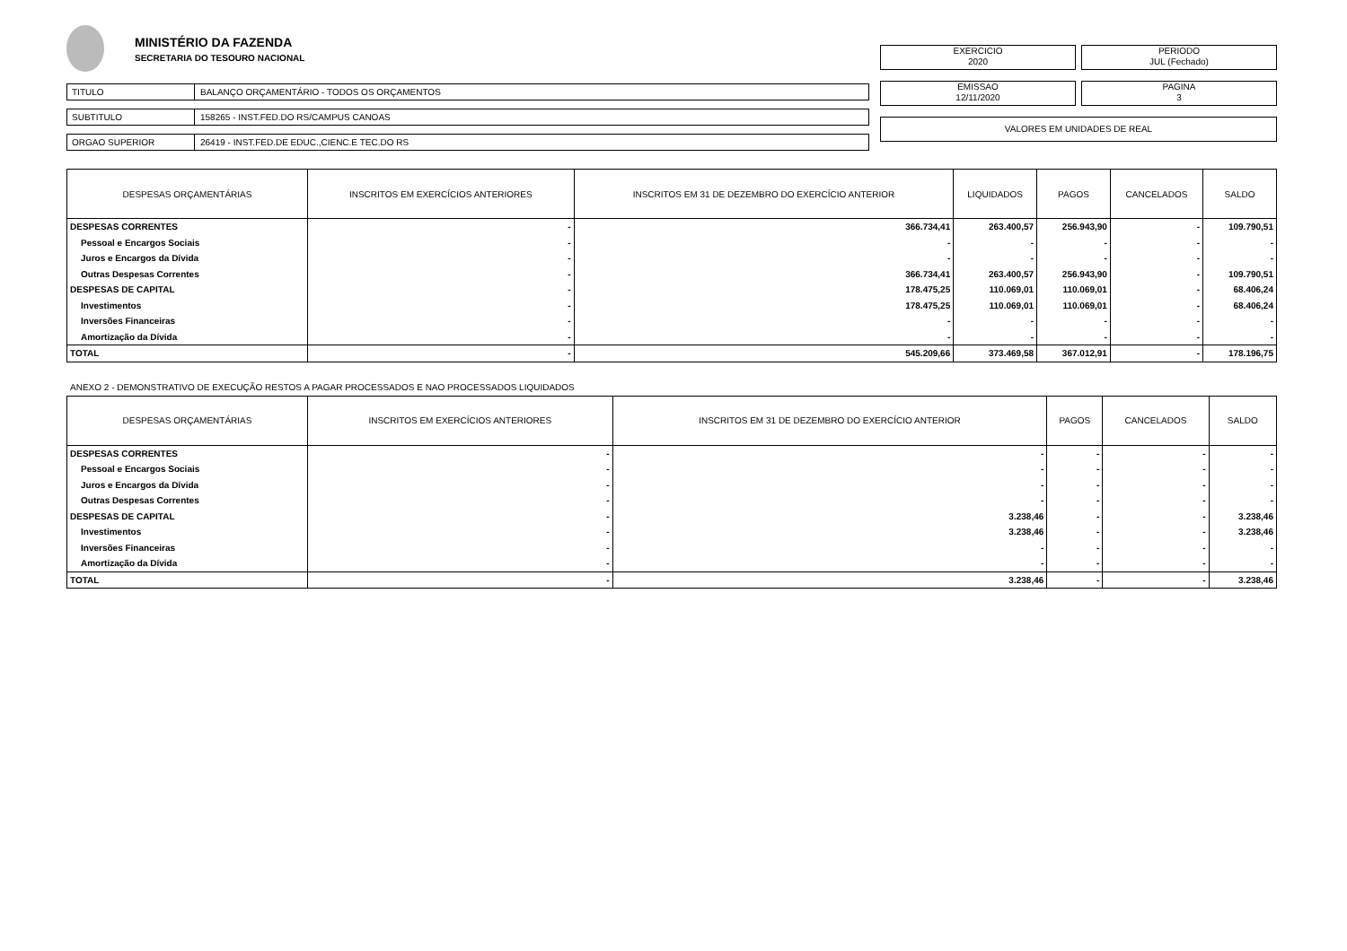MINISTÉRIO DA FAZENDA
SECRETARIA DO TESOURO NACIONAL
TITULO
BALANÇO ORÇAMENTÁRIO - TODOS OS ORÇAMENTOS
SUBTITULO
158265 - INST.FED.DO RS/CAMPUS CANOAS
ORGAO SUPERIOR
26419 - INST.FED.DE EDUC.,CIENC.E TEC.DO RS
EXERCICIO
2020
PERIODO
JUL (Fechado)
EMISSAO
12/11/2020
PAGINA
3
VALORES EM UNIDADES DE REAL
| DESPESAS ORÇAMENTÁRIAS | INSCRITOS EM EXERCÍCIOS ANTERIORES | INSCRITOS EM 31 DE DEZEMBRO DO EXERCÍCIO ANTERIOR | LIQUIDADOS | PAGOS | CANCELADOS | SALDO |
| --- | --- | --- | --- | --- | --- | --- |
| DESPESAS CORRENTES | - | 366.734,41 | 263.400,57 | 256.943,90 | - | 109.790,51 |
| Pessoal e Encargos Sociais | - | - | - | - | - | - |
| Juros e Encargos da Dívida | - | - | - | - | - | - |
| Outras Despesas Correntes | - | 366.734,41 | 263.400,57 | 256.943,90 | - | 109.790,51 |
| DESPESAS DE CAPITAL | - | 178.475,25 | 110.069,01 | 110.069,01 | - | 68.406,24 |
| Investimentos | - | 178.475,25 | 110.069,01 | 110.069,01 | - | 68.406,24 |
| Inversões Financeiras | - | - | - | - | - | - |
| Amortização da Dívida | - | - | - | - | - | - |
| TOTAL | - | 545.209,66 | 373.469,58 | 367.012,91 | - | 178.196,75 |
ANEXO 2 - DEMONSTRATIVO DE EXECUÇÃO RESTOS A PAGAR PROCESSADOS E NAO PROCESSADOS LIQUIDADOS
| DESPESAS ORÇAMENTÁRIAS | INSCRITOS EM EXERCÍCIOS ANTERIORES | INSCRITOS EM 31 DE DEZEMBRO DO EXERCÍCIO ANTERIOR | PAGOS | CANCELADOS | SALDO |
| --- | --- | --- | --- | --- | --- |
| DESPESAS CORRENTES | - | - | - | - | - |
| Pessoal e Encargos Sociais | - | - | - | - | - |
| Juros e Encargos da Dívida | - | - | - | - | - |
| Outras Despesas Correntes | - | - | - | - | - |
| DESPESAS DE CAPITAL | - | 3.238,46 | - | - | 3.238,46 |
| Investimentos | - | 3.238,46 | - | - | 3.238,46 |
| Inversões Financeiras | - | - | - | - | - |
| Amortização da Dívida | - | - | - | - | - |
| TOTAL | - | 3.238,46 | - | - | 3.238,46 |